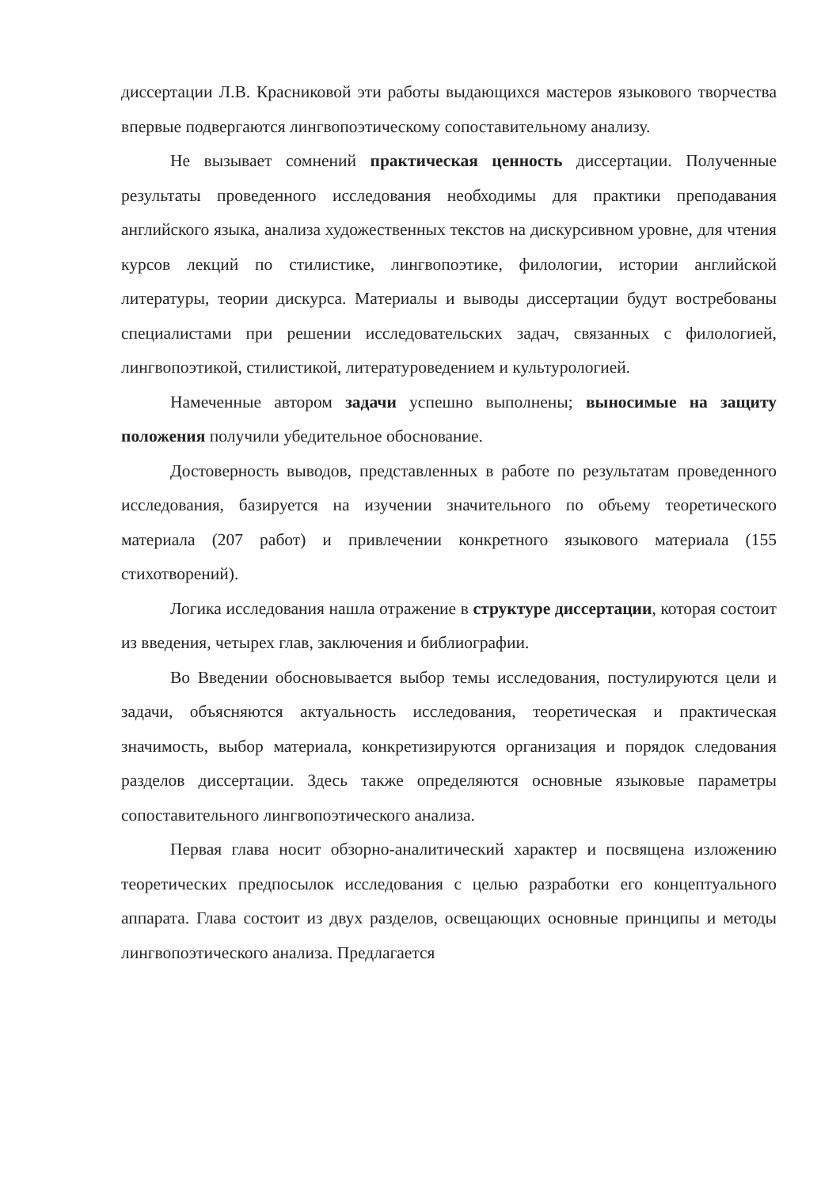диссертации Л.В. Красниковой эти работы выдающихся мастеров языкового творчества впервые подвергаются лингвопоэтическому сопоставительному анализу.
Не вызывает сомнений практическая ценность диссертации. Полученные результаты проведенного исследования необходимы для практики преподавания английского языка, анализа художественных текстов на дискурсивном уровне, для чтения курсов лекций по стилистике, лингвопоэтике, филологии, истории английской литературы, теории дискурса. Материалы и выводы диссертации будут востребованы специалистами при решении исследовательских задач, связанных с филологией, лингвопоэтикой, стилистикой, литературоведением и культурологией.
Намеченные автором задачи успешно выполнены; выносимые на защиту положения получили убедительное обоснование.
Достоверность выводов, представленных в работе по результатам проведенного исследования, базируется на изучении значительного по объему теоретического материала (207 работ) и привлечении конкретного языкового материала (155 стихотворений).
Логика исследования нашла отражение в структуре диссертации, которая состоит из введения, четырех глав, заключения и библиографии.
Во Введении обосновывается выбор темы исследования, постулируются цели и задачи, объясняются актуальность исследования, теоретическая и практическая значимость, выбор материала, конкретизируются организация и порядок следования разделов диссертации. Здесь также определяются основные языковые параметры сопоставительного лингвопоэтического анализа.
Первая глава носит обзорно-аналитический характер и посвящена изложению теоретических предпосылок исследования с целью разработки его концептуального аппарата. Глава состоит из двух разделов, освещающих основные принципы и методы лингвопоэтического анализа. Предлагается